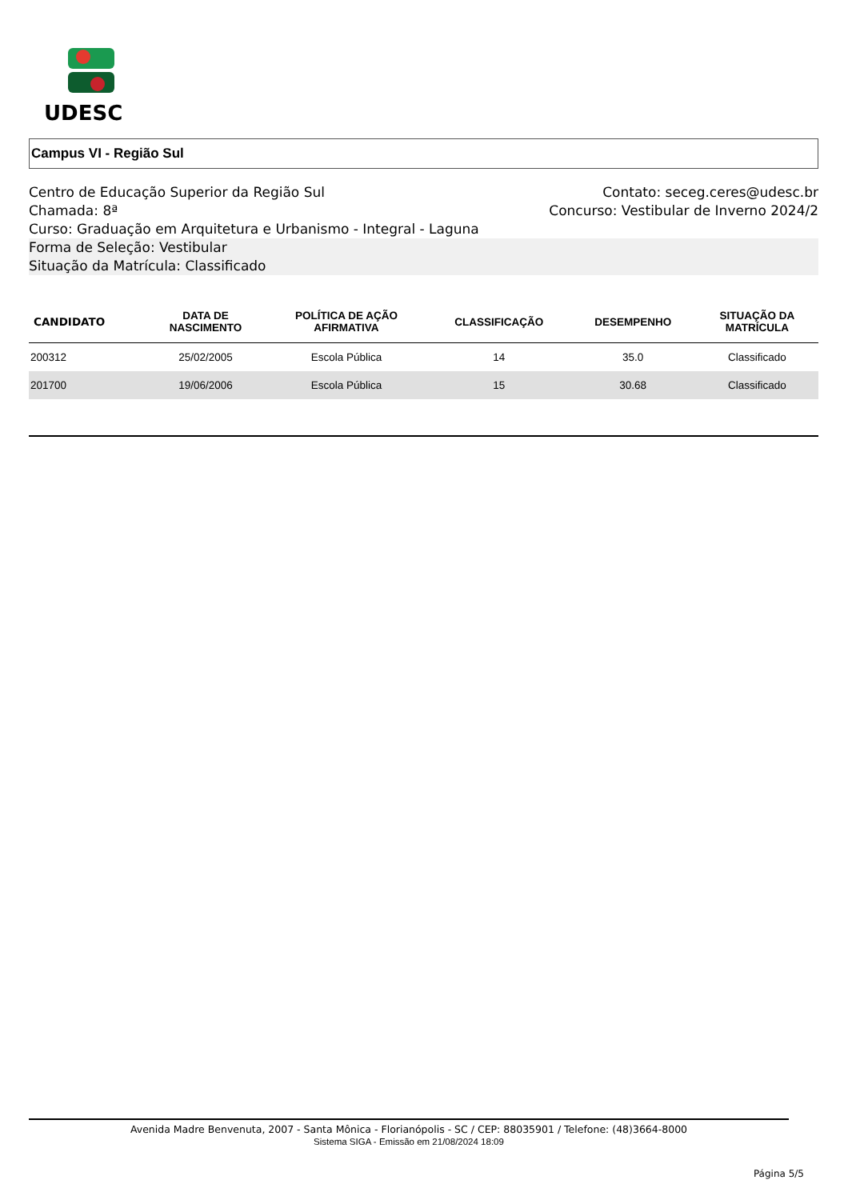UDESC
Campus VI - Região Sul
Centro de Educação Superior da Região Sul Contato: seceg.ceres@udesc.br
Chamada: 8ª Concurso: Vestibular de Inverno 2024/2
Curso: Graduação em Arquitetura e Urbanismo - Integral - Laguna
Forma de Seleção: Vestibular
Situação da Matrícula: Classificado
| CANDIDATO | DATA DE NASCIMENTO | POLÍTICA DE AÇÃO AFIRMATIVA | CLASSIFICAÇÃO | DESEMPENHO | SITUAÇÃO DA MATRÍCULA |
| --- | --- | --- | --- | --- | --- |
| 200312 | 25/02/2005 | Escola Pública | 14 | 35.0 | Classificado |
| 201700 | 19/06/2006 | Escola Pública | 15 | 30.68 | Classificado |
Avenida Madre Benvenuta, 2007 - Santa Mônica - Florianópolis - SC / CEP: 88035901 / Telefone: (48)3664-8000
Sistema SIGA - Emissão em 21/08/2024 18:09
Página 5/5